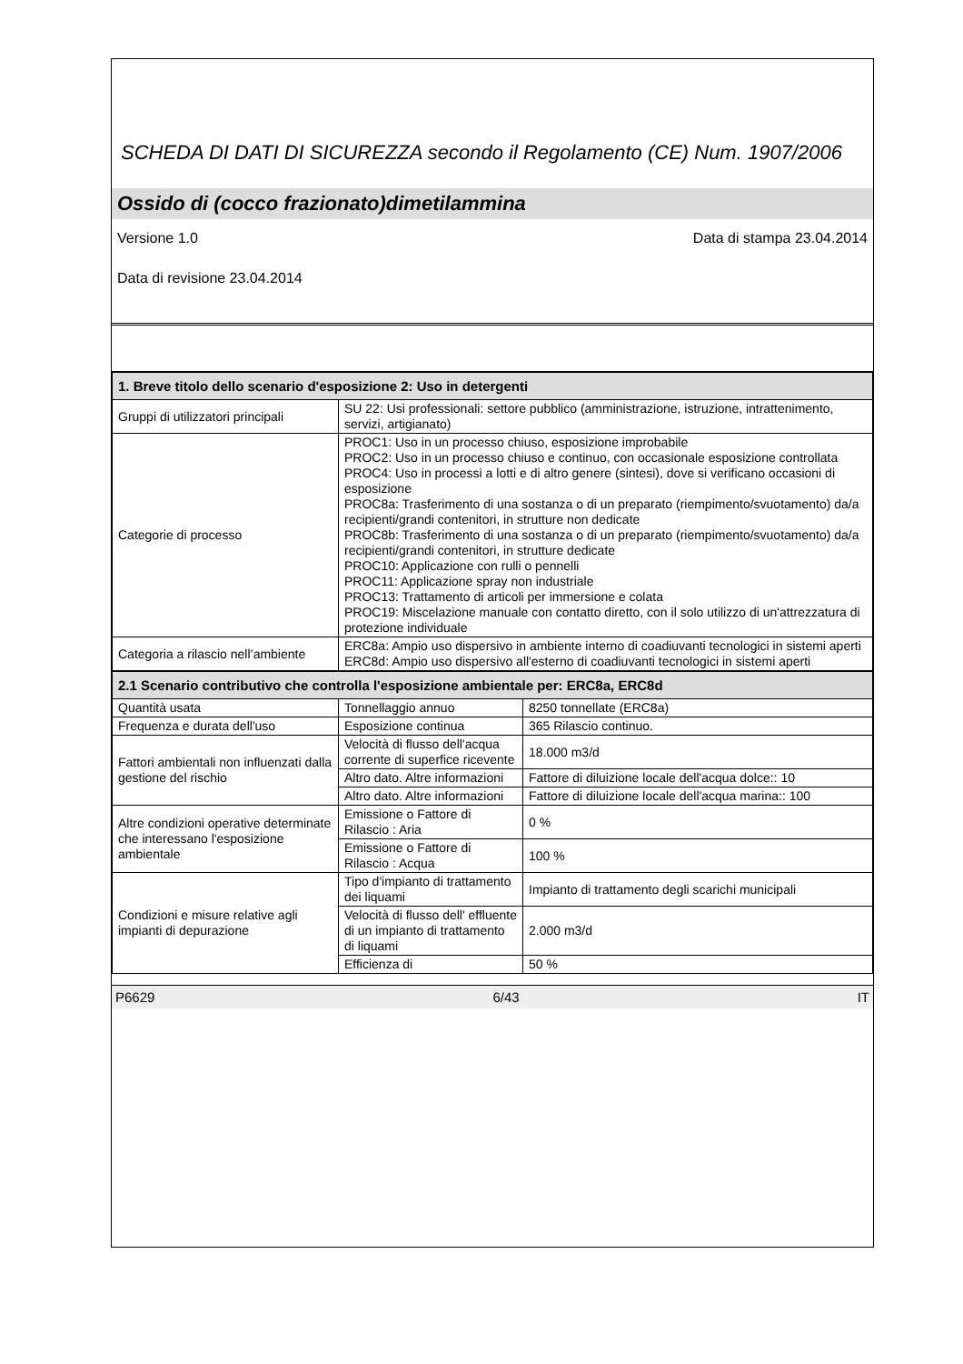SCHEDA DI DATI DI SICUREZZA secondo il Regolamento (CE) Num. 1907/2006
Ossido di (cocco frazionato)dimetilammina
Versione 1.0 Data di stampa 23.04.2014
Data di revisione 23.04.2014
| 1. Breve titolo dello scenario d'esposizione 2: Uso in detergenti | | |
| Gruppi di utilizzatori principali | SU 22: Usi professionali: settore pubblico (amministrazione, istruzione, intrattenimento, servizi, artigianato) | |
| Categorie di processo | PROC1: Uso in un processo chiuso, esposizione improbabile PROC2: Uso in un processo chiuso e continuo, con occasionale esposizione controllata PROC4: Uso in processi a lotti e di altro genere (sintesi), dove si verificano occasioni di esposizione PROC8a: Trasferimento di una sostanza o di un preparato (riempimento/svuotamento) da/a recipienti/grandi contenitori, in strutture non dedicate PROC8b: Trasferimento di una sostanza o di un preparato (riempimento/svuotamento) da/a recipienti/grandi contenitori, in strutture dedicate PROC10: Applicazione con rulli o pennelli PROC11: Applicazione spray non industriale PROC13: Trattamento di articoli per immersione e colata PROC19: Miscelazione manuale con contatto diretto, con il solo utilizzo di un'attrezzatura di protezione individuale | |
| Categoria a rilascio nell’ambiente | ERC8a: Ampio uso dispersivo in ambiente interno di coadiuvanti tecnologici in sistemi aperti ERC8d: Ampio uso dispersivo all'esterno di coadiuvanti tecnologici in sistemi aperti | |
| 2.1 Scenario contributivo che controlla l'esposizione ambientale per: ERC8a, ERC8d | | |
| Quantità usata | Tonnellaggio annuo | 8250 tonnellate (ERC8a) |
| Frequenza e durata dell'uso | Esposizione continua | 365 Rilascio continuo. |
| Fattori ambientali non influenzati dalla gestione del rischio | Velocità di flusso dell'acqua corrente di superfice ricevente | 18.000 m3/d |
| | Altro dato. Altre informazioni | Fattore di diluizione locale dell'acqua dolce:: 10 |
| | Altro dato. Altre informazioni | Fattore di diluizione locale dell'acqua marina:: 100 |
| Altre condizioni operative determinate che interessano l'esposizione ambientale | Emissione o Fattore di Rilascio : Aria | 0 % |
| | Emissione o Fattore di Rilascio : Acqua | 100 % |
| Condizioni e misure relative agli impianti di depurazione | Tipo d'impianto di trattamento dei liquami | Impianto di trattamento degli scarichi municipali |
| | Velocità di flusso dell' effluente di un impianto di trattamento di liquami | 2.000 m3/d |
| | Efficienza di | 50 % |
P6629 6/43 IT